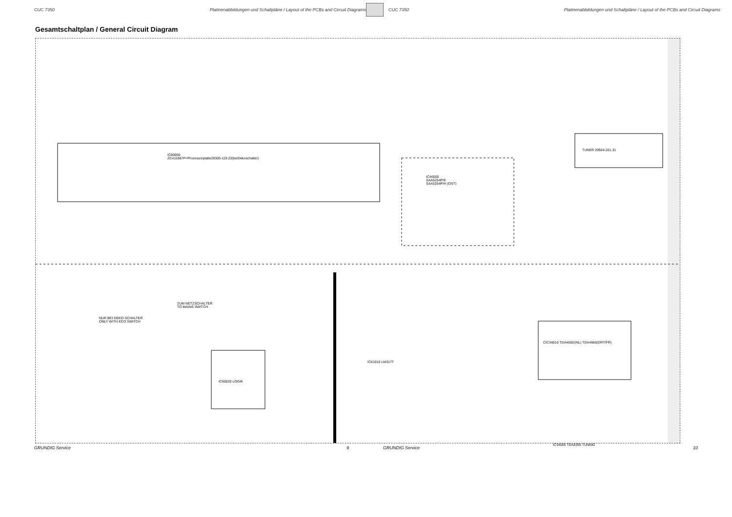CUC 7350 Platinenabbildungen und Schaltpläne / Layout of the PCBs and Circuit Diagrams CUC 7350 Platinenabbildungen und Schaltpläne / Layout of the PCBs and Circuit Diagrams
Gesamtschaltplan / General Circuit Diagram
IC80000
ZC411867P+Prozessorplatte29305-119.23(beiDekoschalter)
IC46000
SAA5254P/E
SAA5254P/H (OST)
TUNER 29504-201.31
CIC34010 TDA4662(INL) TDA4665(DRT/FR)
IC34005 TDA8395 TUNING
IC61010 LM317T
IC60020 LOGIK
NUR BEI DEKO-SCHALTER
ONLY WITH ECO SWITCH
ZUM NETZSCHALTER
TO MAINS SWITCH
GRUNDIG Service 9 GRUNDIG Service 10